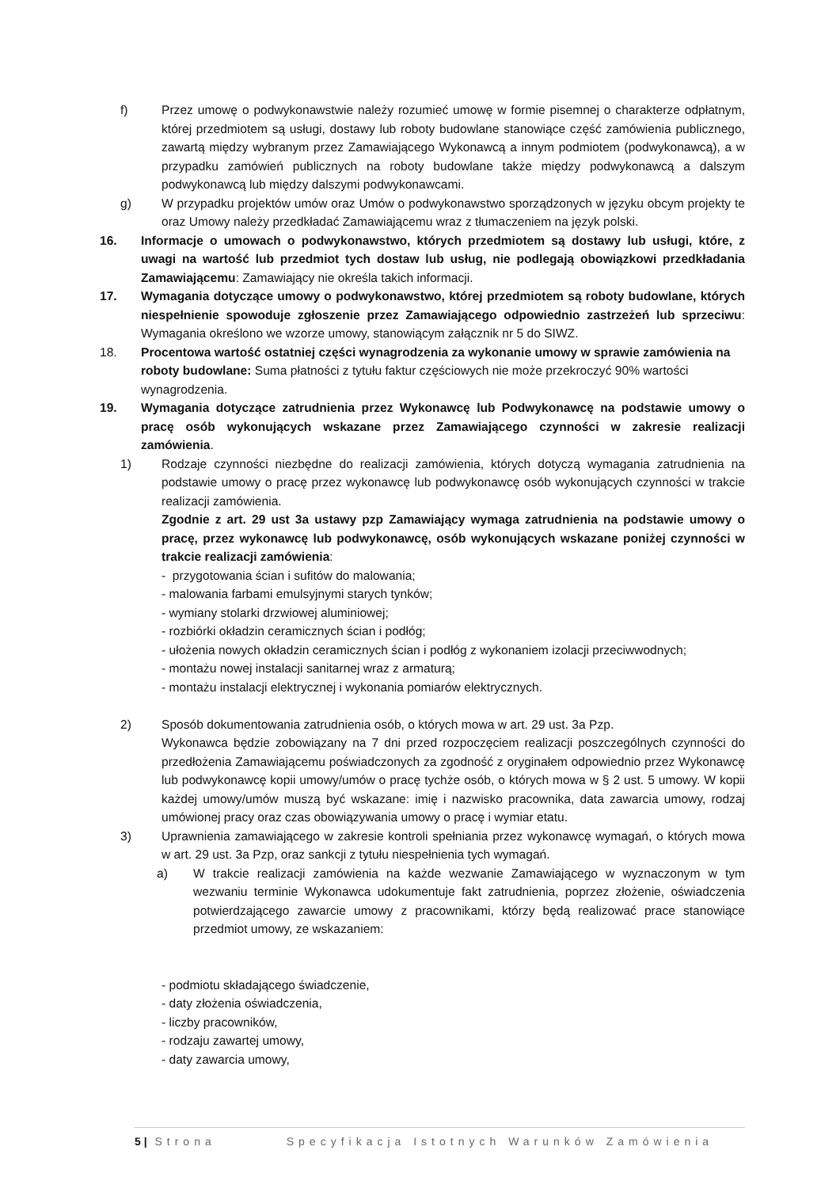f) Przez umowę o podwykonawstwie należy rozumieć umowę w formie pisemnej o charakterze odpłatnym, której przedmiotem są usługi, dostawy lub roboty budowlane stanowiące część zamówienia publicznego, zawartą między wybranym przez Zamawiającego Wykonawcą a innym podmiotem (podwykonawcą), a w przypadku zamówień publicznych na roboty budowlane także między podwykonawcą a dalszym podwykonawcą lub między dalszymi podwykonawcami.
g) W przypadku projektów umów oraz Umów o podwykonawstwo sporządzonych w języku obcym projekty te oraz Umowy należy przedkładać Zamawiającemu wraz z tłumaczeniem na język polski.
16. Informacje o umowach o podwykonawstwo, których przedmiotem są dostawy lub usługi, które, z uwagi na wartość lub przedmiot tych dostaw lub usług, nie podlegają obowiązkowi przedkładania Zamawiającemu: Zamawiający nie określa takich informacji.
17. Wymagania dotyczące umowy o podwykonawstwo, której przedmiotem są roboty budowlane, których niespełnienie spowoduje zgłoszenie przez Zamawiającego odpowiednio zastrzeżeń lub sprzeciwu: Wymagania określono we wzorze umowy, stanowiącym załącznik nr 5 do SIWZ.
18. Procentowa wartość ostatniej części wynagrodzenia za wykonanie umowy w sprawie zamówienia na roboty budowlane: Suma płatności z tytułu faktur częściowych nie może przekroczyć 90% wartości wynagrodzenia.
19. Wymagania dotyczące zatrudnienia przez Wykonawcę lub Podwykonawcę na podstawie umowy o pracę osób wykonujących wskazane przez Zamawiającego czynności w zakresie realizacji zamówienia.
1) Rodzaje czynności niezbędne do realizacji zamówienia, których dotyczą wymagania zatrudnienia na podstawie umowy o pracę przez wykonawcę lub podwykonawcę osób wykonujących czynności w trakcie realizacji zamówienia.
Zgodnie z art. 29 ust 3a ustawy pzp Zamawiający wymaga zatrudnienia na podstawie umowy o pracę, przez wykonawcę lub podwykonawcę, osób wykonujących wskazane poniżej czynności w trakcie realizacji zamówienia:
- przygotowania ścian i sufitów do malowania;
- malowania farbami emulsyjnymi starych tynków;
- wymiany stolarki drzwiowej aluminiowej;
- rozbiórki okładzin ceramicznych ścian i podłóg;
- ułożenia nowych okładzin ceramicznych ścian i podłóg z wykonaniem izolacji przeciwwodnych;
- montażu nowej instalacji sanitarnej wraz z armaturą;
- montażu instalacji elektrycznej i wykonania pomiarów elektrycznych.
2) Sposób dokumentowania zatrudnienia osób, o których mowa w art. 29 ust. 3a Pzp.
Wykonawca będzie zobowiązany na 7 dni przed rozpoczęciem realizacji poszczególnych czynności do przedłożenia Zamawiającemu poświadczonych za zgodność z oryginałem odpowiednio przez Wykonawcę lub podwykonawcę kopii umowy/umów o pracę tychże osób, o których mowa w § 2 ust. 5 umowy. W kopii każdej umowy/umów muszą być wskazane: imię i nazwisko pracownika, data zawarcia umowy, rodzaj umówionej pracy oraz czas obowiązywania umowy o pracę i wymiar etatu.
3) Uprawnienia zamawiającego w zakresie kontroli spełniania przez wykonawcę wymagań, o których mowa w art. 29 ust. 3a Pzp, oraz sankcji z tytułu niespełnienia tych wymagań.
a) W trakcie realizacji zamówienia na każde wezwanie Zamawiającego w wyznaczonym w tym wezwaniu terminie Wykonawca udokumentuje fakt zatrudnienia, poprzez złożenie, oświadczenia potwierdzającego zawarcie umowy z pracownikami, którzy będą realizować prace stanowiące przedmiot umowy, ze wskazaniem:
- podmiotu składającego świadczenie,
- daty złożenia oświadczenia,
- liczby pracowników,
- rodzaju zawartej umowy,
- daty zawarcia umowy,
5 | Strona Specyfikacja Istotnych Warunków Zamówienia